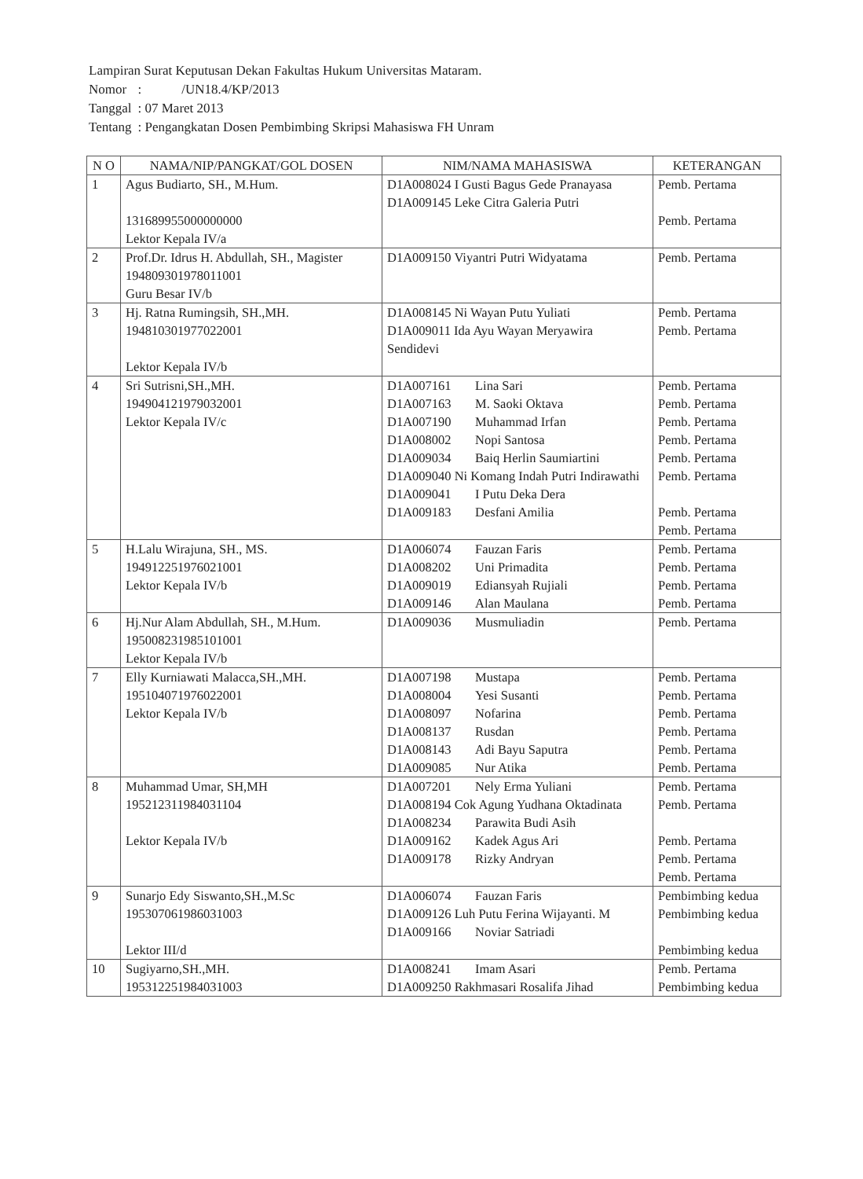Lampiran Surat Keputusan Dekan Fakultas Hukum Universitas Mataram.
| Nomor | : /UN18.4/KP/2013 |
| Tanggal | : 07 Maret 2013 |
| Tentang | : Pengangkatan Dosen Pembimbing Skripsi Mahasiswa FH Unram |
| N O | NAMA/NIP/PANGKAT/GOL DOSEN | NIM/NAMA MAHASISWA | KETERANGAN |
| --- | --- | --- | --- |
| 1 | Agus Budiarto, SH., M.Hum. 131689955000000000 Lektor Kepala IV/a | D1A008024 I Gusti Bagus Gede Pranayasa D1A009145 Leke Citra Galeria Putri | Pemb. Pertama Pemb. Pertama |
| 2 | Prof.Dr. Idrus H. Abdullah, SH., Magister 194809301978011001 Guru Besar IV/b | D1A009150 Viyantri Putri Widyatama | Pemb. Pertama |
| 3 | Hj. Ratna Rumingsih, SH.,MH. 194810301977022001 Lektor Kepala IV/b | D1A008145 Ni Wayan Putu Yuliati D1A009011 Ida Ayu Wayan Meryawira Sendidevi | Pemb. Pertama Pemb. Pertama |
| 4 | Sri Sutrisni,SH.,MH. 194904121979032001 Lektor Kepala IV/c | D1A007161 Lina Sari D1A007163 M. Saoki Oktava D1A007190 Muhammad Irfan D1A008002 Nopi Santosa D1A009034 Baiq Herlin Saumiartini D1A009040 Ni Komang Indah Putri Indirawathi D1A009041 I Putu Deka Dera D1A009183 Desfani Amilia | Pemb. Pertama Pemb. Pertama Pemb. Pertama Pemb. Pertama Pemb. Pertama Pemb. Pertama Pemb. Pertama Pemb. Pertama |
| 5 | H.Lalu Wirajuna, SH., MS. 194912251976021001 Lektor Kepala IV/b | D1A006074 Fauzan Faris D1A008202 Uni Primadita D1A009019 Ediansyah Rujiali D1A009146 Alan Maulana | Pemb. Pertama Pemb. Pertama Pemb. Pertama Pemb. Pertama |
| 6 | Hj.Nur Alam Abdullah, SH., M.Hum. 195008231985101001 Lektor Kepala IV/b | D1A009036 Musmuliadin | Pemb. Pertama |
| 7 | Elly Kurniawati Malacca,SH.,MH. 195104071976022001 Lektor Kepala IV/b | D1A007198 Mustapa D1A008004 Yesi Susanti D1A008097 Nofarina D1A008137 Rusdan D1A008143 Adi Bayu Saputra D1A009085 Nur Atika | Pemb. Pertama Pemb. Pertama Pemb. Pertama Pemb. Pertama Pemb. Pertama Pemb. Pertama |
| 8 | Muhammad Umar, SH,MH 195212311984031104 Lektor Kepala IV/b | D1A007201 Nely Erma Yuliani D1A008194 Cok Agung Yudhana Oktadinata D1A008234 Parawita Budi Asih D1A009162 Kadek Agus Ari D1A009178 Rizky Andryan | Pemb. Pertama Pemb. Pertama Pemb. Pertama Pemb. Pertama Pemb. Pertama |
| 9 | Sunarjo Edy Siswanto,SH.,M.Sc 195307061986031003 Lektor III/d | D1A006074 Fauzan Faris D1A009126 Luh Putu Ferina Wijayanti. M D1A009166 Noviar Satriadi | Pembimbing kedua Pembimbing kedua Pembimbing kedua |
| 10 | Sugiyarno,SH.,MH. 195312251984031003 | D1A008241 Imam Asari D1A009250 Rakhmasari Rosalifa Jihad | Pemb. Pertama Pembimbing kedua |